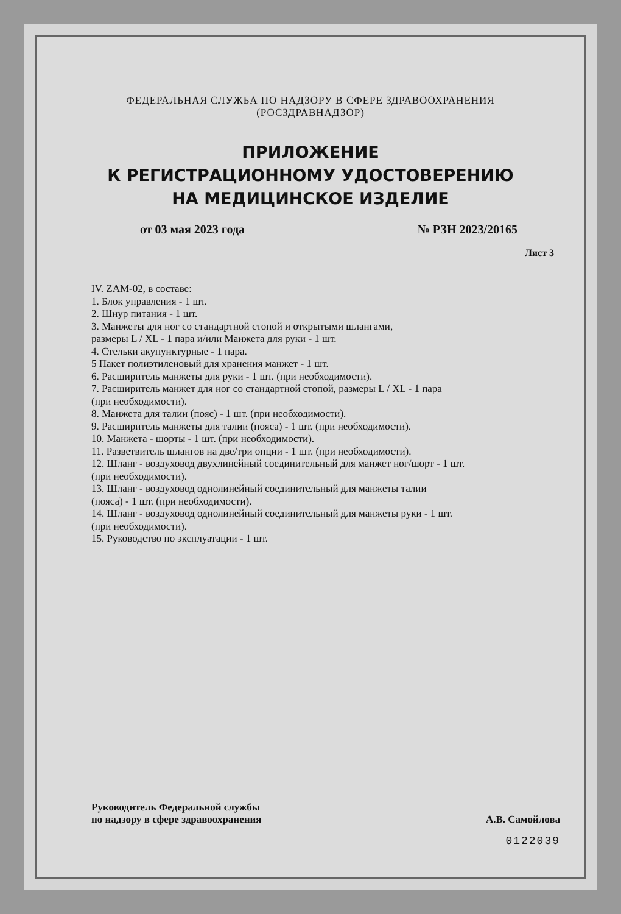ФЕДЕРАЛЬНАЯ СЛУЖБА ПО НАДЗОРУ В СФЕРЕ ЗДРАВООХРАНЕНИЯ
(РОСЗДРАВНАДЗОР)
ПРИЛОЖЕНИЕ
К РЕГИСТРАЦИОННОМУ УДОСТОВЕРЕНИЮ
НА МЕДИЦИНСКОЕ ИЗДЕЛИЕ
от 03 мая 2023 года № РЗН 2023/20165
Лист 3
IV. ZAM-02, в составе:
1. Блок управления - 1 шт.
2. Шнур питания - 1 шт.
3. Манжеты для ног со стандартной стопой и открытыми шлангами,
размеры L / XL - 1 пара и/или Манжета для руки - 1 шт.
4. Стельки акупунктурные - 1 пара.
5 Пакет полиэтиленовый для хранения манжет - 1 шт.
6. Расширитель манжеты для руки - 1 шт. (при необходимости).
7. Расширитель манжет для ног со стандартной стопой, размеры L / XL - 1 пара
(при необходимости).
8. Манжета для талии (пояс) - 1 шт. (при необходимости).
9. Расширитель манжеты для талии (пояса) - 1 шт. (при необходимости).
10. Манжета - шорты - 1 шт. (при необходимости).
11. Разветвитель шлангов на две/три опции - 1 шт. (при необходимости).
12. Шланг - воздуховод двухлинейный соединительный для манжет ног/шорт - 1 шт.
(при необходимости).
13. Шланг - воздуховод однолинейный соединительный для манжеты талии
(пояса) - 1 шт. (при необходимости).
14. Шланг - воздуховод однолинейный соединительный для манжеты руки - 1 шт.
(при необходимости).
15. Руководство по эксплуатации - 1 шт.
Руководитель Федеральной службы
по надзору в сфере здравоохранения А.В. Самойлова
0122039